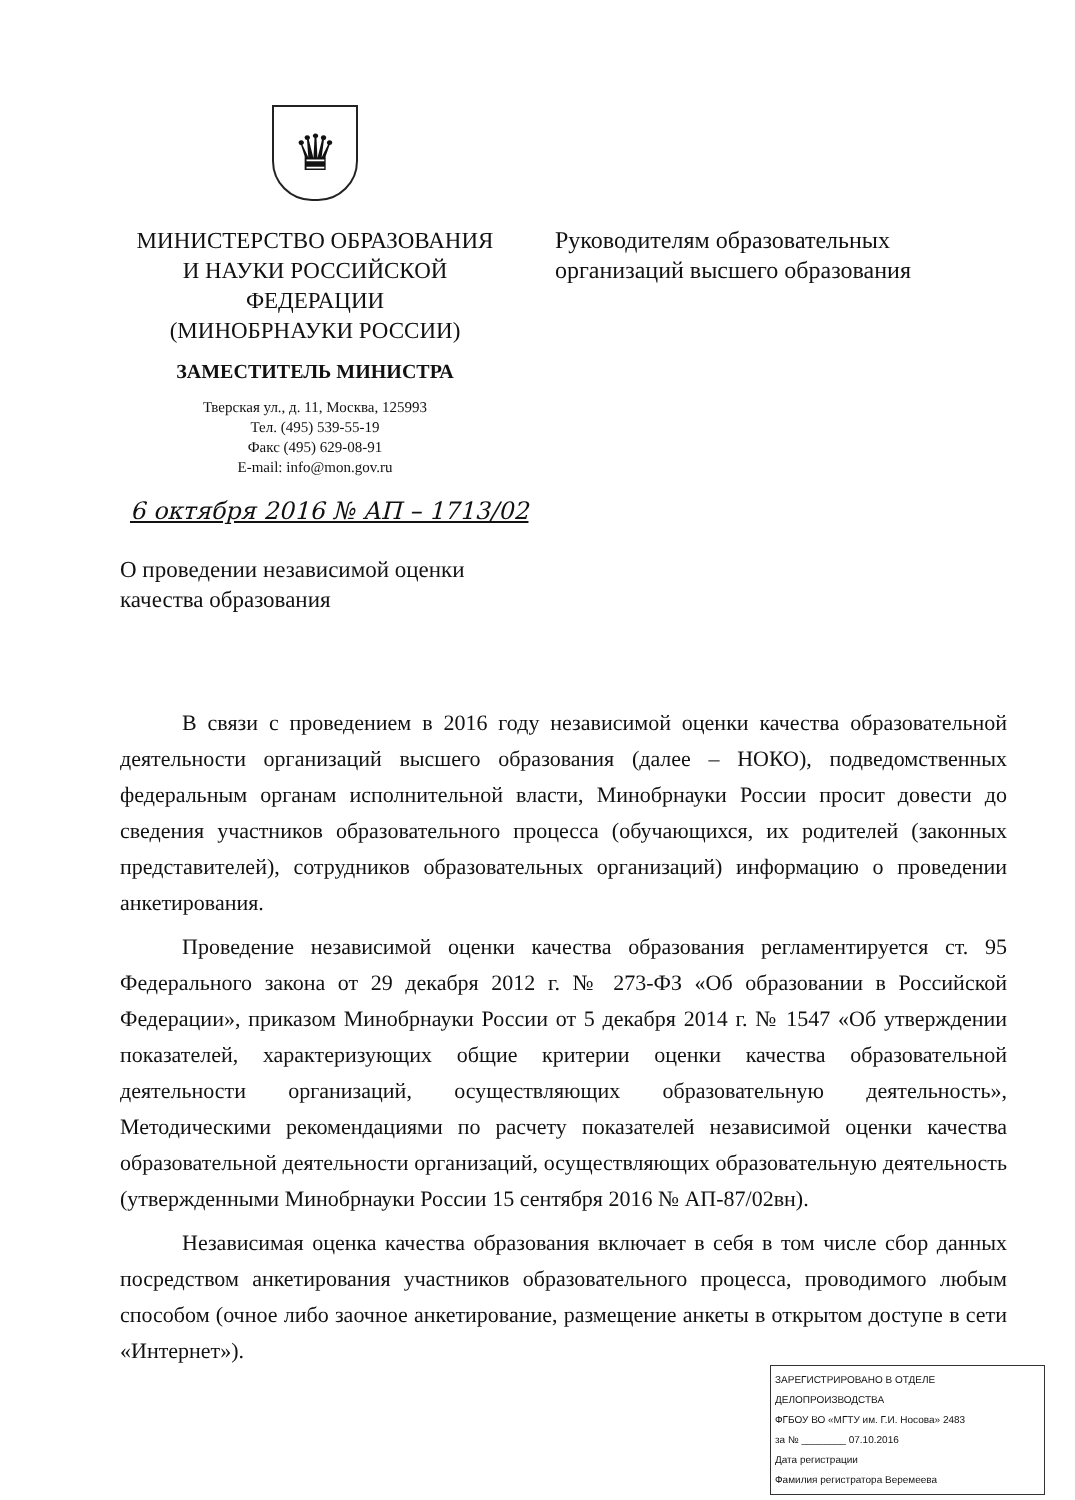♛
МИНИСТЕРСТВО ОБРАЗОВАНИЯ
И НАУКИ РОССИЙСКОЙ
ФЕДЕРАЦИИ
(МИНОБРНАУКИ РОССИИ)
ЗАМЕСТИТЕЛЬ МИНИСТРА
Тверская ул., д. 11, Москва, 125993
Тел. (495) 539-55-19
Факс (495) 629-08-91
E-mail: info@mon.gov.ru
Руководителям образовательных
организаций высшего образования
6 октября 2016 № АП – 1713/02
О проведении независимой оценки
качества образования
В связи с проведением в 2016 году независимой оценки качества образовательной деятельности организаций высшего образования (далее – НОКО), подведомственных федеральным органам исполнительной власти, Минобрнауки России просит довести до сведения участников образовательного процесса (обучающихся, их родителей (законных представителей), сотрудников образовательных организаций) информацию о проведении анкетирования.
Проведение независимой оценки качества образования регламентируется ст. 95 Федерального закона от 29 декабря 2012 г. № 273-ФЗ «Об образовании в Российской Федерации», приказом Минобрнауки России от 5 декабря 2014 г. № 1547 «Об утверждении показателей, характеризующих общие критерии оценки качества образовательной деятельности организаций, осуществляющих образовательную деятельность», Методическими рекомендациями по расчету показателей независимой оценки качества образовательной деятельности организаций, осуществляющих образовательную деятельность (утвержденными Минобрнауки России 15 сентября 2016 № АП-87/02вн).
Независимая оценка качества образования включает в себя в том числе сбор данных посредством анкетирования участников образовательного процесса, проводимого любым способом (очное либо заочное анкетирование, размещение анкеты в открытом доступе в сети «Интернет»).
ЗАРЕГИСТРИРОВАНО В ОТДЕЛЕ ДЕЛОПРОИЗВОДСТВА
ФГБОУ ВО «МГТУ им. Г.И. Носова» 2483
за № ________ 07.10.2016
Дата регистрации
Фамилия регистратора Веремеева